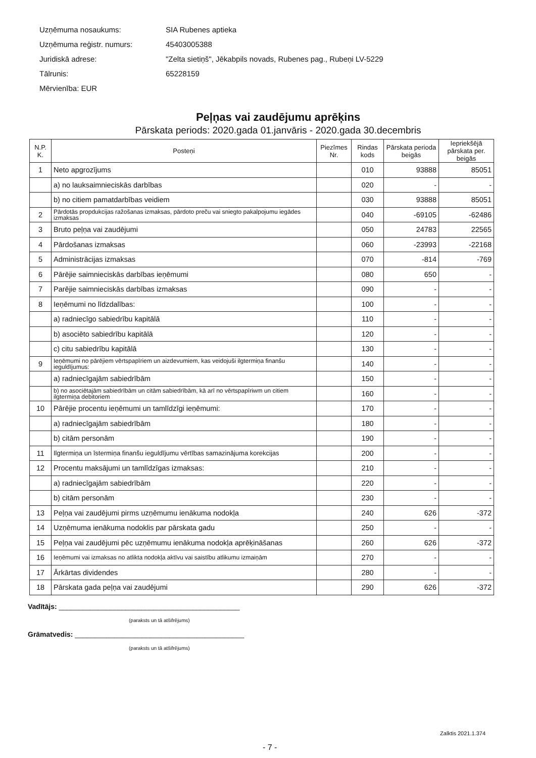Uzņēmuma nosaukums: SIA Rubenes aptieka
Uzņēmuma reģistr. numurs: 45403005388
Juridiskā adrese: "Zelta sietiņš", Jēkabpils novads, Rubenes pag., Rubeņi LV-5229
Tālrunis: 65228159
Mērvienība: EUR
Peļņas vai zaudējumu aprēķins
Pārskata periods: 2020.gada 01.janvāris - 2020.gada 30.decembris
| N.P. K. | Posteņi | Piezīmes Nr. | Rindas kods | Pārskata perioda beigās | Iepriekšējā pārskata per. beigās |
| --- | --- | --- | --- | --- | --- |
| 1 | Neto apgrozījums | | 010 | 93888 | 85051 |
| | a) no lauksaimnieciskās darbības | | 020 | - | - |
| | b) no citiem pamatdarbības veidiem | | 030 | 93888 | 85051 |
| 2 | Pārdotās propdukcijas ražošanas izmaksas, pārdoto preču vai sniegto pakalpojumu iegādes izmaksas | | 040 | -69105 | -62486 |
| 3 | Bruto peļņa vai zaudējumi | | 050 | 24783 | 22565 |
| 4 | Pārdošanas izmaksas | | 060 | -23993 | -22168 |
| 5 | Administrācijas izmaksas | | 070 | -814 | -769 |
| 6 | Pārējie saimnieciskās darbības ieņēmumi | | 080 | 650 | - |
| 7 | Parējie saimnieciskās darbības izmaksas | | 090 | - | - |
| 8 | Ieņēmumi no līdzdalības: | | 100 | - | - |
| | a) radniecīgo sabiedrību kapitālā | | 110 | - | - |
| | b) asociēto sabiedrību kapitālā | | 120 | - | - |
| | c) citu sabiedrību kapitālā | | 130 | - | - |
| 9 | Ieņēmumi no pārējiem vērtspapīriem un aizdevumiem, kas veidojuši ilgtermiņa finanšu ieguldījumus: | | 140 | - | - |
| | a) radniecīgajām sabiedrībām | | 150 | - | - |
| | b) no asociētajām sabiedrībām un citām sabiedrībām, kā arī no vērtspapīriwm un citiem ilgtermiņa debitoriem | | 160 | - | - |
| 10 | Pārējie procentu ieņēmumi un tamlīdzīgi ieņēmumi: | | 170 | - | - |
| | a) radniecīgajām sabiedrībām | | 180 | - | - |
| | b) citām personām | | 190 | - | - |
| 11 | Ilgtermiņa un īstermiņa finanšu ieguldījumu vērtības samazinājuma korekcijas | | 200 | - | - |
| 12 | Procentu maksājumi un tamlīdzīgas izmaksas: | | 210 | - | - |
| | a) radniecīgajām sabiedrībām | | 220 | - | - |
| | b) citām personām | | 230 | - | - |
| 13 | Peļņa vai zaudējumi pirms uzņēmumu ienākuma nodokļa | | 240 | 626 | -372 |
| 14 | Uzņēmuma ienākuma nodoklis par pārskata gadu | | 250 | - | - |
| 15 | Peļņa vai zaudējumi pēc uzņēmumu ienākuma nodokļa aprēķināšanas | | 260 | 626 | -372 |
| 16 | Ieņēmumi vai izmaksas no atlikta nodokļa aktīvu vai saistību atlikumu izmaiņām | | 270 | - | - |
| 17 | Ārkārtas dividendes | | 280 | - | - |
| 18 | Pārskata gada peļņa vai zaudējumi | | 290 | 626 | -372 |
Vadītājs: ______________________________________________
(paraksts un tā atšifrējums)
Grāmatvedis: ___________________________________________
(paraksts un tā atšifrējums)
Zalktis 2021.1.374
- 7 -